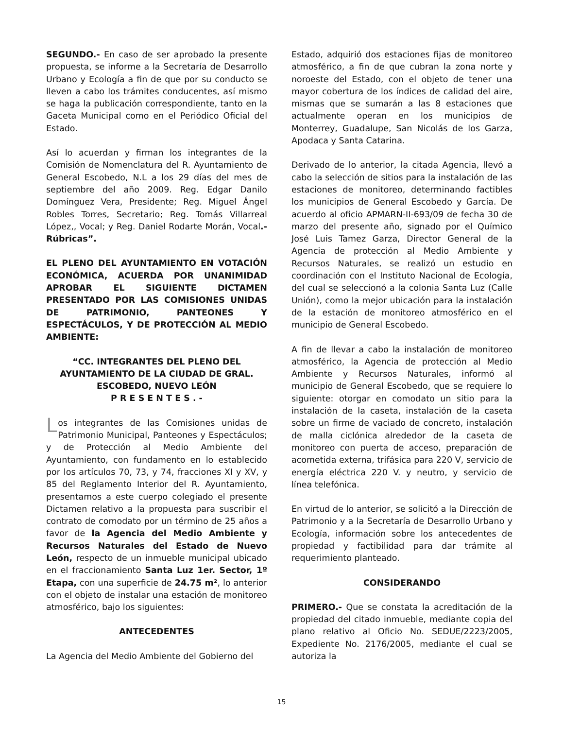SEGUNDO.- En caso de ser aprobado la presente propuesta, se informe a la Secretaría de Desarrollo Urbano y Ecología a fin de que por su conducto se lleven a cabo los trámites conducentes, así mismo se haga la publicación correspondiente, tanto en la Gaceta Municipal como en el Periódico Oficial del Estado.
Así lo acuerdan y firman los integrantes de la Comisión de Nomenclatura del R. Ayuntamiento de General Escobedo, N.L a los 29 días del mes de septiembre del año 2009. Reg. Edgar Danilo Domínguez Vera, Presidente; Reg. Miguel Ángel Robles Torres, Secretario; Reg. Tomás Villarreal López,, Vocal; y Reg. Daniel Rodarte Morán, Vocal.- Rúbricas”.
EL PLENO DEL AYUNTAMIENTO EN VOTACIÓN ECONÓMICA, ACUERDA POR UNANIMIDAD APROBAR EL SIGUIENTE DICTAMEN PRESENTADO POR LAS COMISIONES UNIDAS DE PATRIMONIO, PANTEONES Y ESPECTÁCULOS, Y DE PROTECCIÓN AL MEDIO AMBIENTE:
“CC. INTEGRANTES DEL PLENO DEL AYUNTAMIENTO DE LA CIUDAD DE GRAL. ESCOBEDO, NUEVO LEÓN
P R E S E N T E S . -
Los integrantes de las Comisiones unidas de Patrimonio Municipal, Panteones y Espectáculos; y de Protección al Medio Ambiente del Ayuntamiento, con fundamento en lo establecido por los artículos 70, 73, y 74, fracciones XI y XV, y 85 del Reglamento Interior del R. Ayuntamiento, presentamos a este cuerpo colegiado el presente Dictamen relativo a la propuesta para suscribir el contrato de comodato por un término de 25 años a favor de la Agencia del Medio Ambiente y Recursos Naturales del Estado de Nuevo León, respecto de un inmueble municipal ubicado en el fraccionamiento Santa Luz 1er. Sector, 1º Etapa, con una superficie de 24.75 m², lo anterior con el objeto de instalar una estación de monitoreo atmosférico, bajo los siguientes:
ANTECEDENTES
La Agencia del Medio Ambiente del Gobierno del
Estado, adquirió dos estaciones fijas de monitoreo atmosférico, a fin de que cubran la zona norte y noroeste del Estado, con el objeto de tener una mayor cobertura de los índices de calidad del aire, mismas que se sumarán a las 8 estaciones que actualmente operan en los municipios de Monterrey, Guadalupe, San Nicolás de los Garza, Apodaca y Santa Catarina.
Derivado de lo anterior, la citada Agencia, llevó a cabo la selección de sitios para la instalación de las estaciones de monitoreo, determinando factibles los municipios de General Escobedo y García. De acuerdo al oficio APMARN-II-693/09 de fecha 30 de marzo del presente año, signado por el Químico José Luis Tamez Garza, Director General de la Agencia de protección al Medio Ambiente y Recursos Naturales, se realizó un estudio en coordinación con el Instituto Nacional de Ecología, del cual se seleccionó a la colonia Santa Luz (Calle Unión), como la mejor ubicación para la instalación de la estación de monitoreo atmosférico en el municipio de General Escobedo.
A fin de llevar a cabo la instalación de monitoreo atmosférico, la Agencia de protección al Medio Ambiente y Recursos Naturales, informó al municipio de General Escobedo, que se requiere lo siguiente: otorgar en comodato un sitio para la instalación de la caseta, instalación de la caseta sobre un firme de vaciado de concreto, instalación de malla ciclónica alrededor de la caseta de monitoreo con puerta de acceso, preparación de acometida externa, trifásica para 220 V, servicio de energía eléctrica 220 V. y neutro, y servicio de línea telefónica.
En virtud de lo anterior, se solicitó a la Dirección de Patrimonio y a la Secretaría de Desarrollo Urbano y Ecología, información sobre los antecedentes de propiedad y factibilidad para dar trámite al requerimiento planteado.
CONSIDERANDO
PRIMERO.- Que se constata la acreditación de la propiedad del citado inmueble, mediante copia del plano relativo al Oficio No. SEDUE/2223/2005, Expediente No. 2176/2005, mediante el cual se autoriza la
15